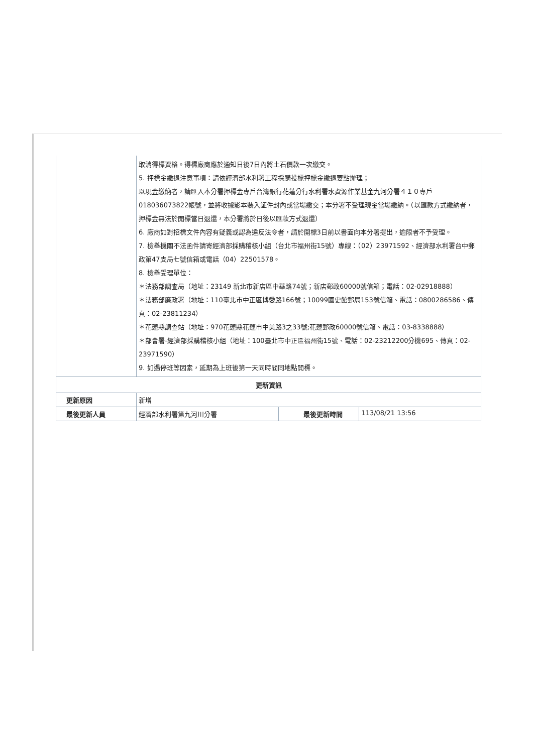| | 取消得標資格。得標廠商應於通知日後7日內將土石價款一次繳交。 5. 押標金繳退注意事項：請依經濟部水利署工程採購投標押標金繳退要點辦理； 以現金繳納者，請匯入本分署押標金專戶台灣銀行花蓮分行水利署水資源作業基金九河分署４１０專戶018036073822帳號，並將收據影本裝入証件封內或當場繳交；本分署不受理現金當場繳納。（以匯款方式繳納者，押標金無法於開標當日退還，本分署將於日後以匯款方式退還） 6. 廠商如對招標文件內容有疑義或認為違反法令者，請於開標3日前以書面向本分署提出，逾限者不予受理。 7. 檢舉機關不法函件請寄經濟部採購稽核小組（台北市福州街15號）專線：（02）23971592、經濟部水利署台中郵政第47支局七號信箱或電話（04）22501578。 8. 檢舉受理單位： ＊法務部調查局（地址：23149 新北市新店區中華路74號；新店郵政60000號信箱；電話：02-02918888） ＊法務部廉政署（地址：110臺北市中正區博愛路166號；10099國史館郵局153號信箱、電話：0800286586、傳真：02-23811234） ＊花蓮縣調查站（地址：970花蓮縣花蓮市中美路3之33號;花蓮郵政60000號信箱、電話：03-8338888） ＊部會署-經濟部採購稽核小組（地址：100臺北市中正區福州街15號、電話：02-23212200分機695、傳真：02-23971590） 9. 如遇停班等因素，延期為上班後第一天同時間同地點開標。 | | |
| 更新資訊 | | | |
| 更新原因 | 新增 | | |
| 最後更新人員 | 經濟部水利署第九河川分署 | 最後更新時間 | 113/08/21 13:56 |